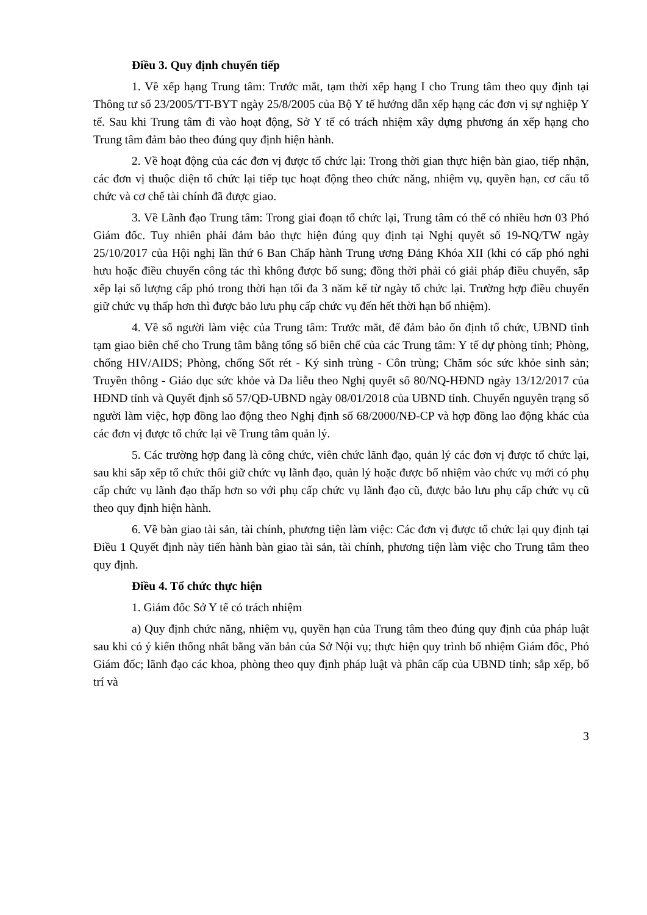Điều 3. Quy định chuyển tiếp
1. Về xếp hạng Trung tâm: Trước mắt, tạm thời xếp hạng I cho Trung tâm theo quy định tại Thông tư số 23/2005/TT-BYT ngày 25/8/2005 của Bộ Y tế hướng dẫn xếp hạng các đơn vị sự nghiệp Y tế. Sau khi Trung tâm đi vào hoạt động, Sở Y tế có trách nhiệm xây dựng phương án xếp hạng cho Trung tâm đảm bảo theo đúng quy định hiện hành.
2. Về hoạt động của các đơn vị được tổ chức lại: Trong thời gian thực hiện bàn giao, tiếp nhận, các đơn vị thuộc diện tổ chức lại tiếp tục hoạt động theo chức năng, nhiệm vụ, quyền hạn, cơ cấu tổ chức và cơ chế tài chính đã được giao.
3. Về Lãnh đạo Trung tâm: Trong giai đoạn tổ chức lại, Trung tâm có thể có nhiều hơn 03 Phó Giám đốc. Tuy nhiên phải đảm bảo thực hiện đúng quy định tại Nghị quyết số 19-NQ/TW ngày 25/10/2017 của Hội nghị lần thứ 6 Ban Chấp hành Trung ương Đảng Khóa XII (khi có cấp phó nghỉ hưu hoặc điều chuyển công tác thì không được bổ sung; đồng thời phải có giải pháp điều chuyển, sắp xếp lại số lượng cấp phó trong thời hạn tối đa 3 năm kể từ ngày tổ chức lại. Trường hợp điều chuyển giữ chức vụ thấp hơn thì được bảo lưu phụ cấp chức vụ đến hết thời hạn bổ nhiệm).
4. Về số người làm việc của Trung tâm: Trước mắt, để đảm bảo ổn định tổ chức, UBND tỉnh tạm giao biên chế cho Trung tâm bằng tổng số biên chế của các Trung tâm: Y tế dự phòng tỉnh; Phòng, chống HIV/AIDS; Phòng, chống Sốt rét - Ký sinh trùng - Côn trùng; Chăm sóc sức khỏe sinh sản; Truyền thông - Giáo dục sức khỏe và Da liễu theo Nghị quyết số 80/NQ-HĐND ngày 13/12/2017 của HĐND tỉnh và Quyết định số 57/QĐ-UBND ngày 08/01/2018 của UBND tỉnh. Chuyển nguyên trạng số người làm việc, hợp đồng lao động theo Nghị định số 68/2000/NĐ-CP và hợp đồng lao động khác của các đơn vị được tổ chức lại về Trung tâm quản lý.
5. Các trường hợp đang là công chức, viên chức lãnh đạo, quản lý các đơn vị được tổ chức lại, sau khi sắp xếp tổ chức thôi giữ chức vụ lãnh đạo, quản lý hoặc được bổ nhiệm vào chức vụ mới có phụ cấp chức vụ lãnh đạo thấp hơn so với phụ cấp chức vụ lãnh đạo cũ, được bảo lưu phụ cấp chức vụ cũ theo quy định hiện hành.
6. Về bàn giao tài sản, tài chính, phương tiện làm việc: Các đơn vị được tổ chức lại quy định tại Điều 1 Quyết định này tiến hành bàn giao tài sản, tài chính, phương tiện làm việc cho Trung tâm theo quy định.
Điều 4. Tổ chức thực hiện
1. Giám đốc Sở Y tế có trách nhiệm
a) Quy định chức năng, nhiệm vụ, quyền hạn của Trung tâm theo đúng quy định của pháp luật sau khi có ý kiến thống nhất bằng văn bản của Sở Nội vụ; thực hiện quy trình bổ nhiệm Giám đốc, Phó Giám đốc; lãnh đạo các khoa, phòng theo quy định pháp luật và phân cấp của UBND tỉnh; sắp xếp, bố trí và
3